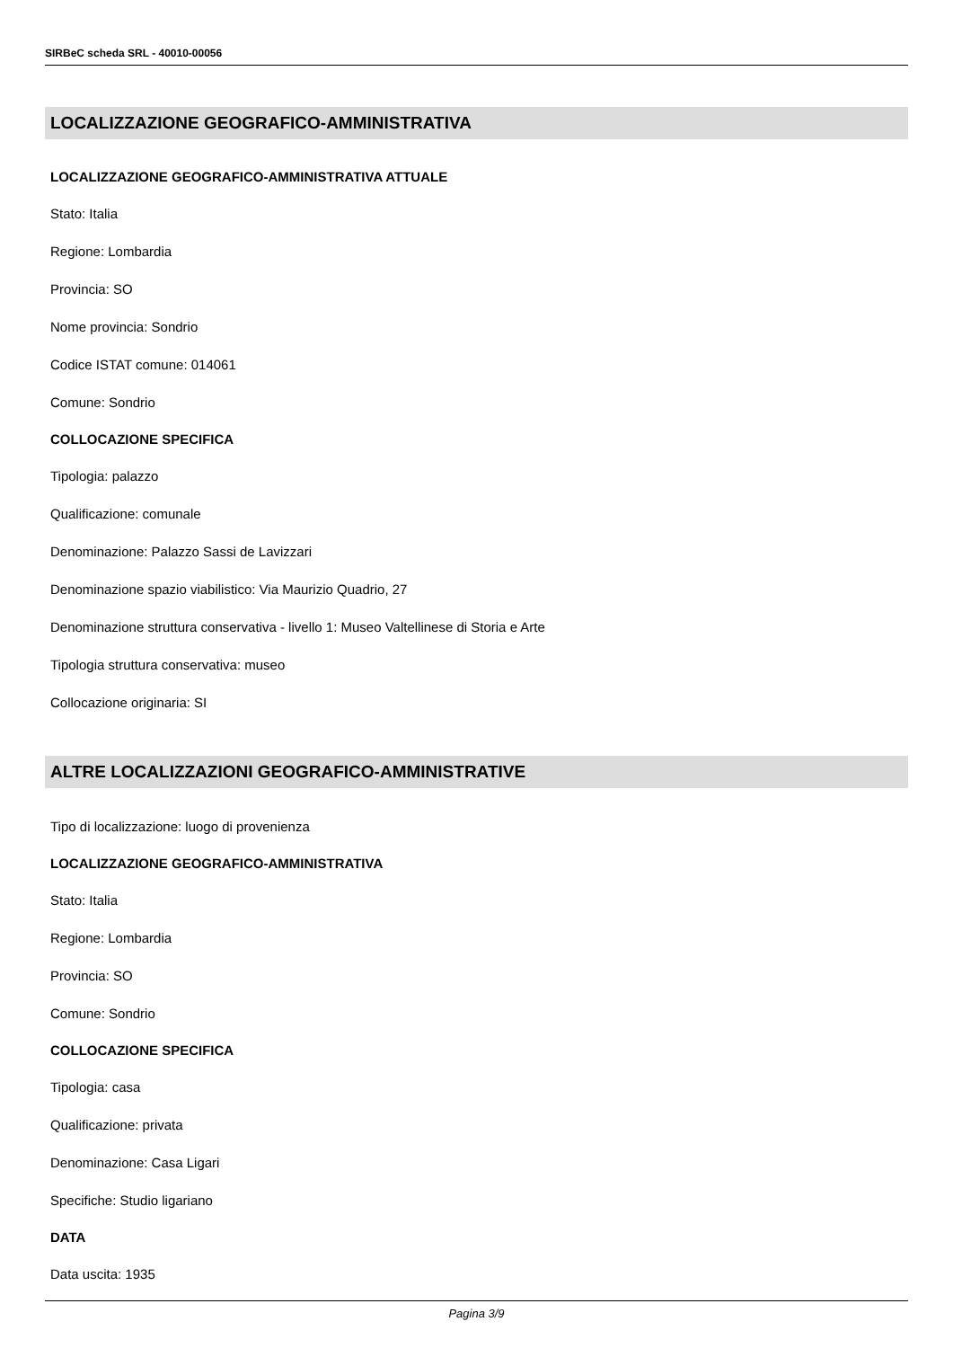SIRBeC scheda SRL - 40010-00056
LOCALIZZAZIONE GEOGRAFICO-AMMINISTRATIVA
LOCALIZZAZIONE GEOGRAFICO-AMMINISTRATIVA ATTUALE
Stato: Italia
Regione: Lombardia
Provincia: SO
Nome provincia: Sondrio
Codice ISTAT comune: 014061
Comune: Sondrio
COLLOCAZIONE SPECIFICA
Tipologia: palazzo
Qualificazione: comunale
Denominazione: Palazzo Sassi de Lavizzari
Denominazione spazio viabilistico: Via Maurizio Quadrio, 27
Denominazione struttura conservativa - livello 1: Museo Valtellinese di Storia e Arte
Tipologia struttura conservativa: museo
Collocazione originaria: SI
ALTRE LOCALIZZAZIONI GEOGRAFICO-AMMINISTRATIVE
Tipo di localizzazione: luogo di provenienza
LOCALIZZAZIONE GEOGRAFICO-AMMINISTRATIVA
Stato: Italia
Regione: Lombardia
Provincia: SO
Comune: Sondrio
COLLOCAZIONE SPECIFICA
Tipologia: casa
Qualificazione: privata
Denominazione: Casa Ligari
Specifiche: Studio ligariano
DATA
Data uscita: 1935
Pagina 3/9